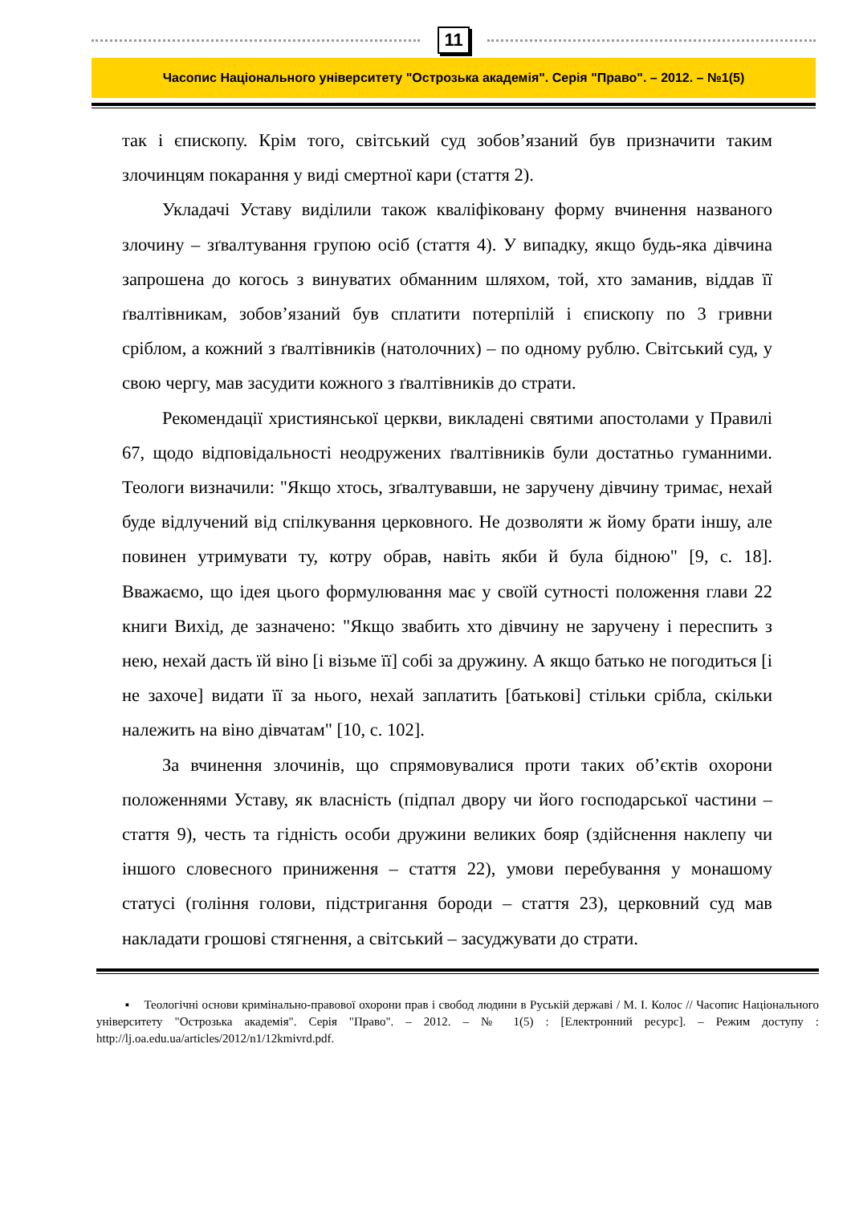11
Часопис Національного університету "Острозька академія". Серія "Право". – 2012. – №1(5)
так і єпископу. Крім того, світський суд зобов’язаний був призначити таким злочинцям покарання у виді смертної кари (стаття 2).
Укладачі Уставу виділили також кваліфіковану форму вчинення названого злочину – зґвалтування групою осіб (стаття 4). У випадку, якщо будь-яка дівчина запрошена до когось з винуватих обманним шляхом, той, хто заманив, віддав її ґвалтівникам, зобов’язаний був сплатити потерпілій і єпископу по 3 гривни сріблом, а кожний з ґвалтівників (натолочних) – по одному рублю. Світський суд, у свою чергу, мав засудити кожного з ґвалтівників до страти.
Рекомендації християнської церкви, викладені святими апостолами у Правилі 67, щодо відповідальності неодружених ґвалтівників були достатньо гуманними. Теологи визначили: "Якщо хтось, зґвалтувавши, не заручену дівчину тримає, нехай буде відлучений від спілкування церковного. Не дозволяти ж йому брати іншу, але повинен утримувати ту, котру обрав, навіть якби й була бідною" [9, с. 18]. Вважаємо, що ідея цього формулювання має у своїй сутності положення глави 22 книги Вихід, де зазначено: "Якщо звабить хто дівчину не заручену і переспить з нею, нехай дасть їй віно [і візьме її] собі за дружину. А якщо батько не погодиться [і не захоче] видати її за нього, нехай заплатить [батькові] стільки срібла, скільки належить на віно дівчатам" [10, с. 102].
За вчинення злочинів, що спрямовувалися проти таких об’єктів охорони положеннями Уставу, як власність (підпал двору чи його господарської частини – стаття 9), честь та гідність особи дружини великих бояр (здійснення наклепу чи іншого словесного приниження – стаття 22), умови перебування у монашому статусі (гоління голови, підстригання бороди – стаття 23), церковний суд мав накладати грошові стягнення, а світський – засуджувати до страти.
▪ Теологічні основи кримінально-правової охорони прав і свобод людини в Руській державі / М. І. Колос // Часопис Національного університету "Острозька академія". Серія "Право". – 2012. – № 1(5) : [Електронний ресурс]. – Режим доступу : http://lj.oa.edu.ua/articles/2012/n1/12kmivrd.pdf.